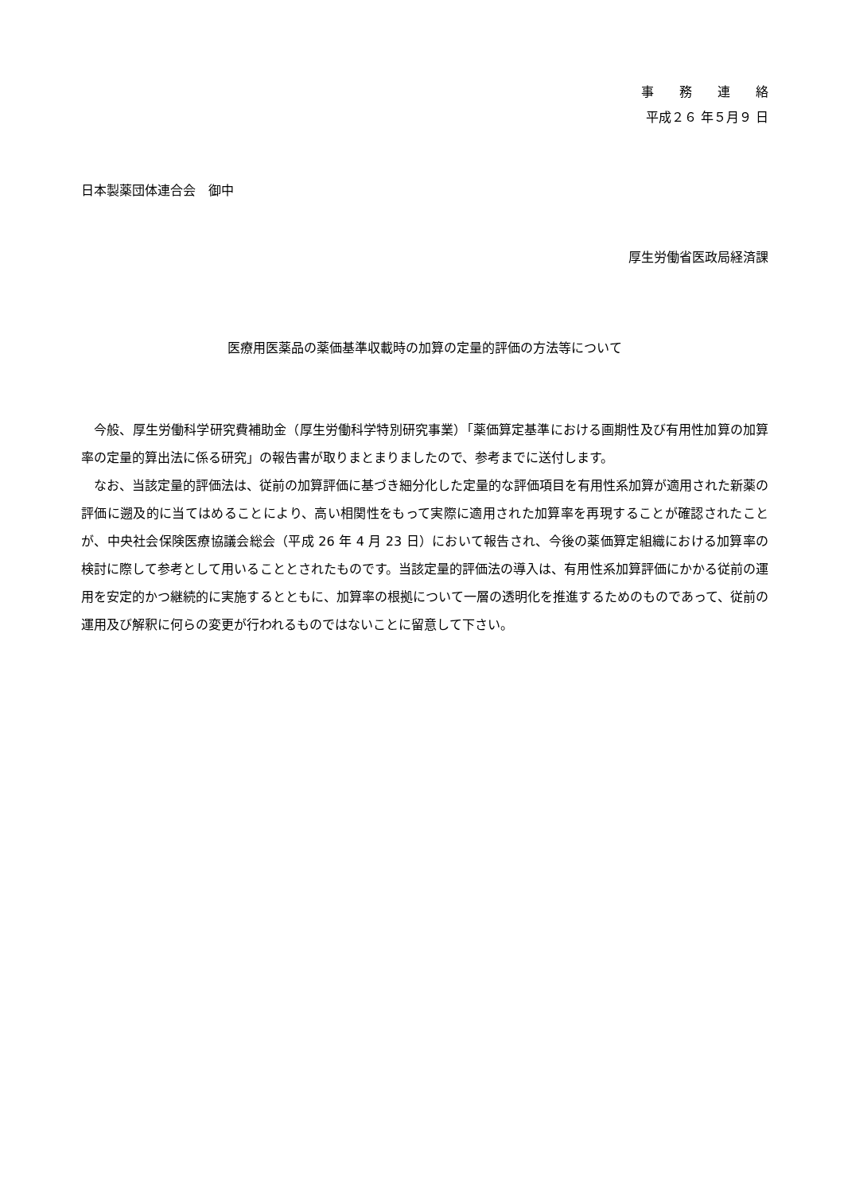事　　務　　連　　絡
平成２６ 年５月９ 日
日本製薬団体連合会　御中
厚生労働省医政局経済課
医療用医薬品の薬価基準収載時の加算の定量的評価の方法等について
　今般、厚生労働科学研究費補助金（厚生労働科学特別研究事業）「薬価算定基準における画期性及び有用性加算の加算率の定量的算出法に係る研究」の報告書が取りまとまりましたので、参考までに送付します。
　なお、当該定量的評価法は、従前の加算評価に基づき細分化した定量的な評価項目を有用性系加算が適用された新薬の評価に遡及的に当てはめることにより、高い相関性をもって実際に適用された加算率を再現することが確認されたことが、中央社会保険医療協議会総会（平成 26 年 4 月 23 日）において報告され、今後の薬価算定組織における加算率の検討に際して参考として用いることとされたものです。当該定量的評価法の導入は、有用性系加算評価にかかる従前の運用を安定的かつ継続的に実施するとともに、加算率の根拠について一層の透明化を推進するためのものであって、従前の運用及び解釈に何らの変更が行われるものではないことに留意して下さい。